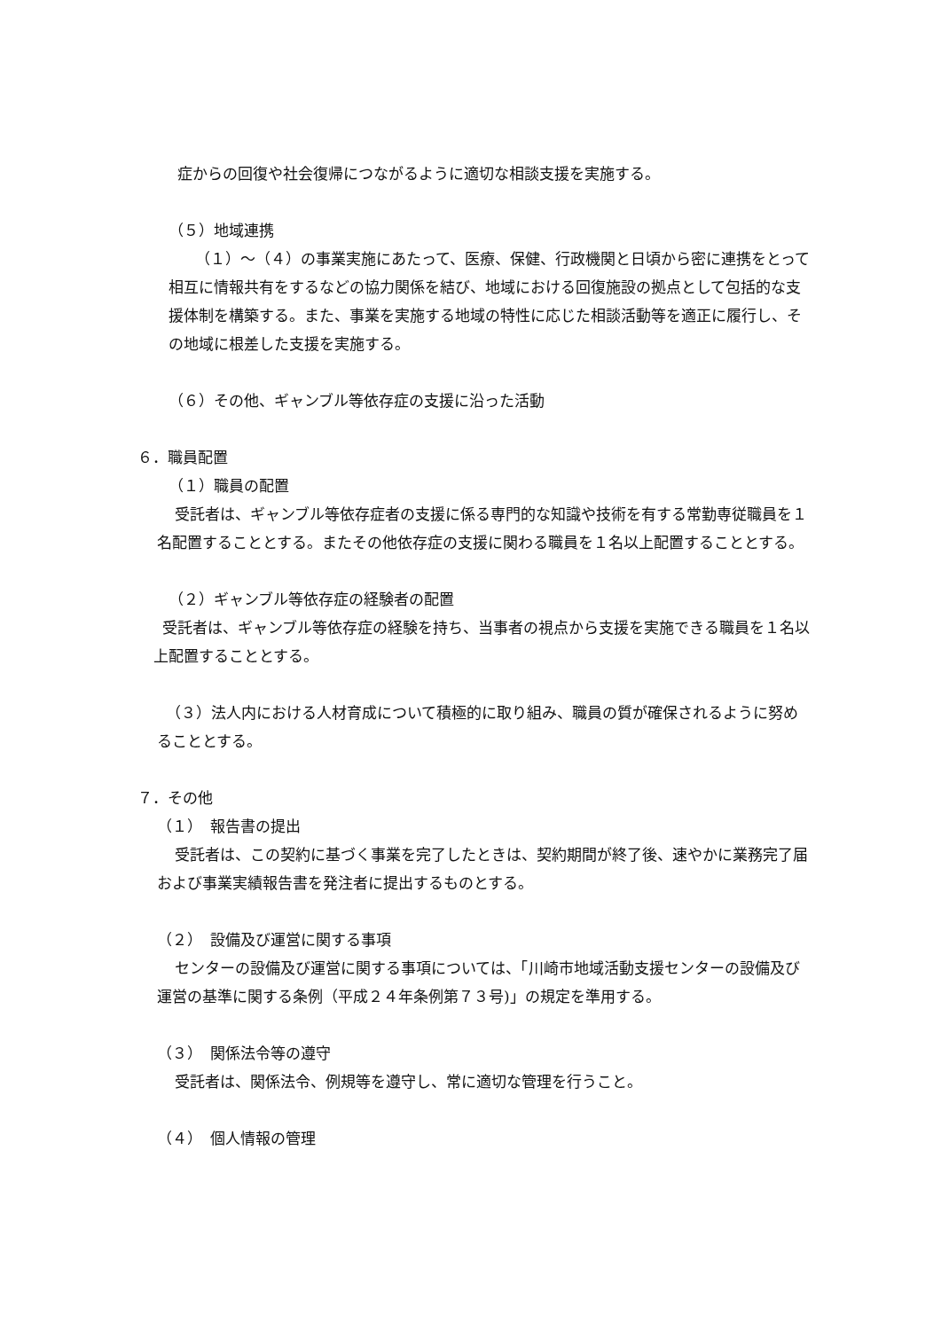症からの回復や社会復帰につながるように適切な相談支援を実施する。
（５）地域連携
（１）～（４）の事業実施にあたって、医療、保健、行政機関と日頃から密に連携をとって相互に情報共有をするなどの協力関係を結び、地域における回復施設の拠点として包括的な支援体制を構築する。また、事業を実施する地域の特性に応じた相談活動等を適正に履行し、その地域に根差した支援を実施する。
（６）その他、ギャンブル等依存症の支援に沿った活動
６．職員配置
（１）職員の配置
受託者は、ギャンブル等依存症者の支援に係る専門的な知識や技術を有する常勤専従職員を１名配置することとする。またその他依存症の支援に関わる職員を１名以上配置することとする。
（２）ギャンブル等依存症の経験者の配置
受託者は、ギャンブル等依存症の経験を持ち、当事者の視点から支援を実施できる職員を１名以上配置することとする。
（３）法人内における人材育成について積極的に取り組み、職員の質が確保されるように努めることとする。
７．その他
（１）　報告書の提出
受託者は、この契約に基づく事業を完了したときは、契約期間が終了後、速やかに業務完了届および事業実績報告書を発注者に提出するものとする。
（２）　設備及び運営に関する事項
センターの設備及び運営に関する事項については、「川崎市地域活動支援センターの設備及び運営の基準に関する条例（平成２４年条例第７３号)」の規定を準用する。
（３）　関係法令等の遵守
受託者は、関係法令、例規等を遵守し、常に適切な管理を行うこと。
（４）　個人情報の管理